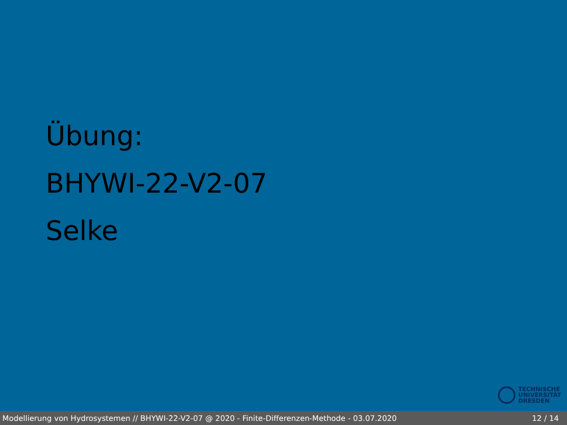Übung:
BHYWI-22-V2-07
Selke
TECHNISCHE
UNIVERSITÄT
DRESDEN
Modellierung von Hydrosystemen // BHYWI-22-V2-07 @ 2020 - Finite-Differenzen-Methode - 03.07.2020 12 / 14